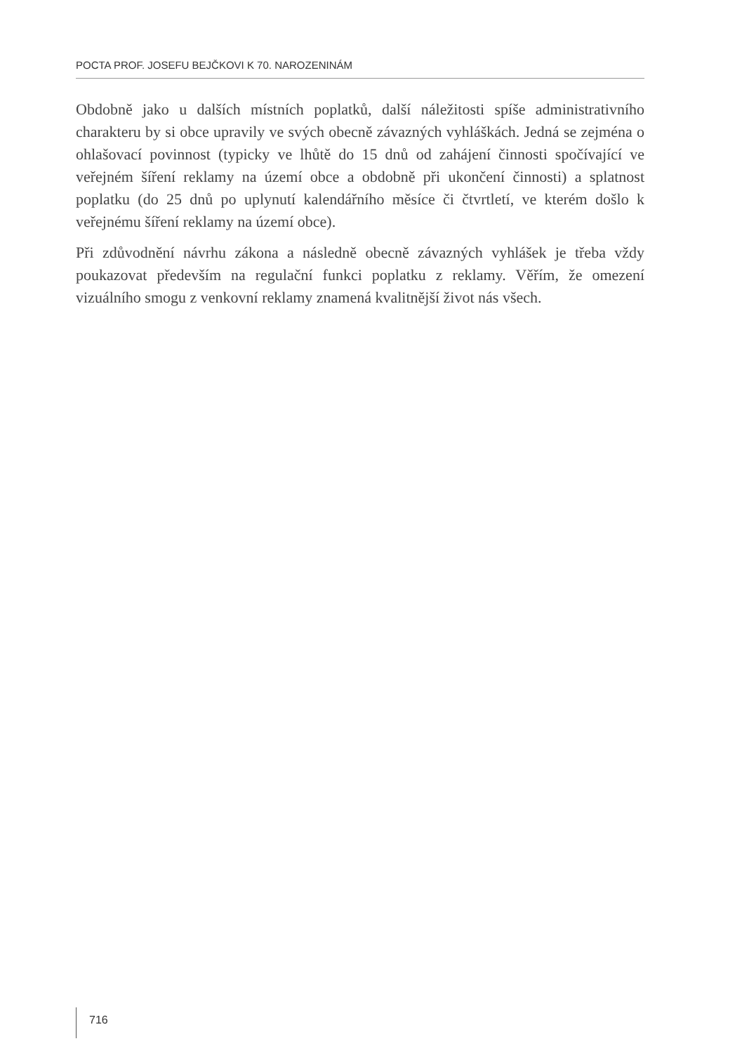POCTA PROF. JOSEFU BEJČKOVI K 70. NAROZENINÁM
Obdobně jako u dalších místních poplatků, další náležitosti spíše administrativního charakteru by si obce upravily ve svých obecně závazných vyhláškách. Jedná se zejména o ohlašovací povinnost (typicky ve lhůtě do 15 dnů od zahájení činnosti spočívající ve veřejném šíření reklamy na území obce a obdobně při ukončení činnosti) a splatnost poplatku (do 25 dnů po uplynutí kalendářního měsíce či čtvrtletí, ve kterém došlo k veřejnému šíření reklamy na území obce).
Při zdůvodnění návrhu zákona a následně obecně závazných vyhlášek je třeba vždy poukazovat především na regulační funkci poplatku z reklamy. Věřím, že omezení vizuálního smogu z venkovní reklamy znamená kvalitnější život nás všech.
716